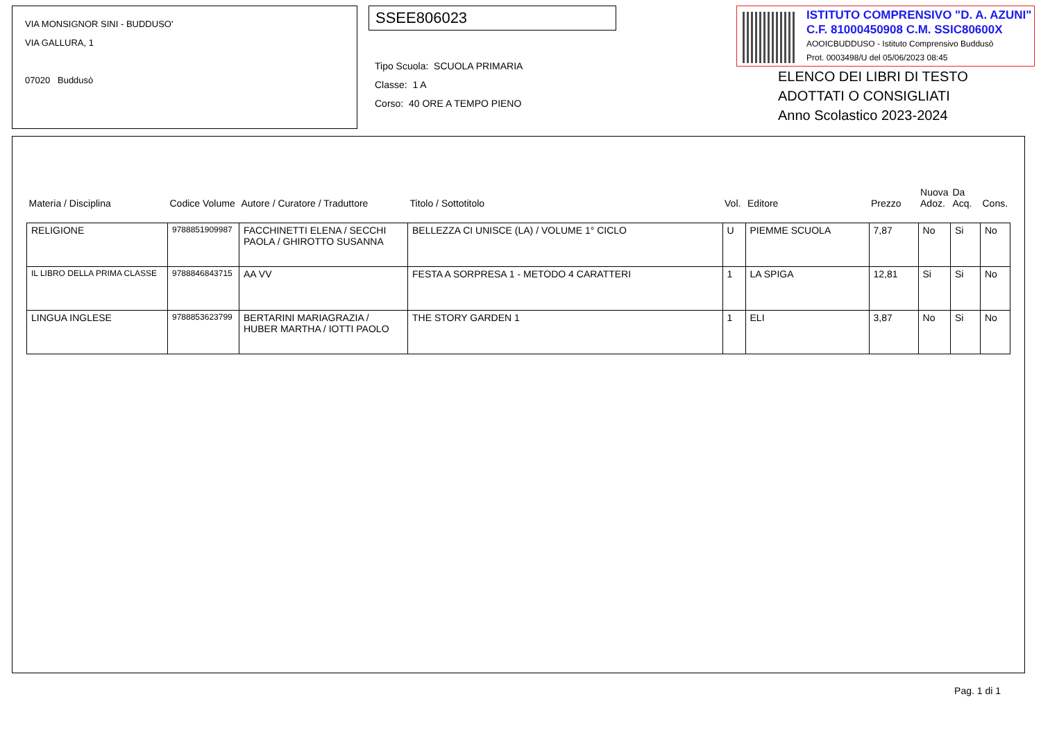VIA MONSIGNOR SINI - BUDDUSO'
VIA GALLURA, 1
07020 Buddusò
SSEE806023
Tipo Scuola: SCUOLA PRIMARIA
Classe: 1 A
Corso: 40 ORE A TEMPO PIENO
ISTITUTO COMPRENSIVO "D. A. AZUNI"
C.F. 81000450908 C.M. SSIC80600X
AOOICBUDDUSO - Istituto Comprensivo Buddusò
Prot. 0003498/U del 05/06/2023 08:45
ELENCO DEI LIBRI DI TESTO ADOTTATI O CONSIGLIATI
Anno Scolastico 2023-2024
| Materia / Disciplina | Codice Volume | Autore / Curatore / Traduttore | Titolo / Sottotitolo | Vol. | Editore | Prezzo | Nuova Adoz. | Da Acq. | Cons. |
| --- | --- | --- | --- | --- | --- | --- | --- | --- | --- |
| RELIGIONE | 9788851909987 | FACCHINETTI ELENA / SECCHI PAOLA / GHIROTTO SUSANNA | BELLEZZA CI UNISCE (LA) / VOLUME 1° CICLO | U | PIEMME SCUOLA | 7,87 | No | Si | No |
| IL LIBRO DELLA PRIMA CLASSE | 9788846843715 | AA VV | FESTA A SORPRESA 1 - METODO 4 CARATTERI | 1 | LA SPIGA | 12,81 | Si | Si | No |
| LINGUA INGLESE | 9788853623799 | BERTARINI MARIAGRAZIA / HUBER MARTHA / IOTTI PAOLO | THE STORY GARDEN 1 | 1 | ELI | 3,87 | No | Si | No |
Pag. 1 di 1